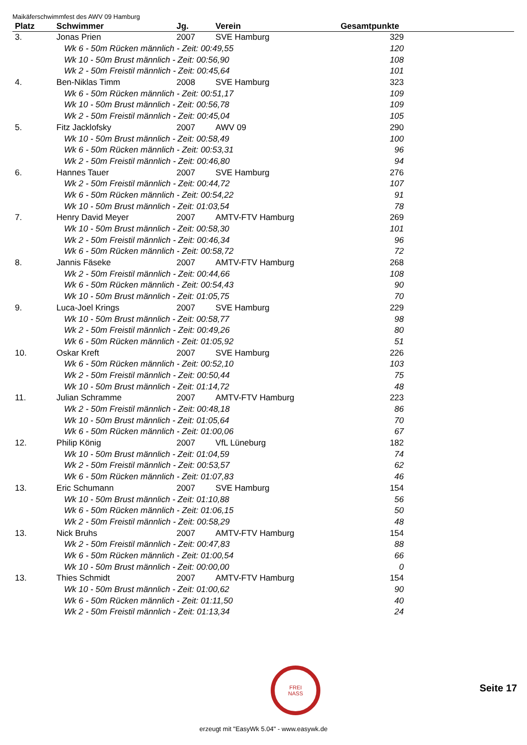Maikäferschwimmfest des AWV 09 Hamburg
| Platz | Schwimmer | Jg. | Verein | Gesamtpunkte |
| --- | --- | --- | --- | --- |
| 3. | Jonas Prien | 2007 | SVE Hamburg | 329 |
| Wk 6 - 50m Rücken männlich - Zeit: 00:49,55 | | | | 120 |
| Wk 10 - 50m Brust männlich - Zeit: 00:56,90 | | | | 108 |
| Wk 2 - 50m Freistil männlich - Zeit: 00:45,64 | | | | 101 |
| 4. | Ben-Niklas Timm | 2008 | SVE Hamburg | 323 |
| Wk 6 - 50m Rücken männlich - Zeit: 00:51,17 | | | | 109 |
| Wk 10 - 50m Brust männlich - Zeit: 00:56,78 | | | | 109 |
| Wk 2 - 50m Freistil männlich - Zeit: 00:45,04 | | | | 105 |
| 5. | Fitz Jacklofsky | 2007 | AWV 09 | 290 |
| Wk 10 - 50m Brust männlich - Zeit: 00:58,49 | | | | 100 |
| Wk 6 - 50m Rücken männlich - Zeit: 00:53,31 | | | | 96 |
| Wk 2 - 50m Freistil männlich - Zeit: 00:46,80 | | | | 94 |
| 6. | Hannes Tauer | 2007 | SVE Hamburg | 276 |
| Wk 2 - 50m Freistil männlich - Zeit: 00:44,72 | | | | 107 |
| Wk 6 - 50m Rücken männlich - Zeit: 00:54,22 | | | | 91 |
| Wk 10 - 50m Brust männlich - Zeit: 01:03,54 | | | | 78 |
| 7. | Henry David Meyer | 2007 | AMTV-FTV Hamburg | 269 |
| Wk 10 - 50m Brust männlich - Zeit: 00:58,30 | | | | 101 |
| Wk 2 - 50m Freistil männlich - Zeit: 00:46,34 | | | | 96 |
| Wk 6 - 50m Rücken männlich - Zeit: 00:58,72 | | | | 72 |
| 8. | Jannis Fäseke | 2007 | AMTV-FTV Hamburg | 268 |
| Wk 2 - 50m Freistil männlich - Zeit: 00:44,66 | | | | 108 |
| Wk 6 - 50m Rücken männlich - Zeit: 00:54,43 | | | | 90 |
| Wk 10 - 50m Brust männlich - Zeit: 01:05,75 | | | | 70 |
| 9. | Luca-Joel Krings | 2007 | SVE Hamburg | 229 |
| Wk 10 - 50m Brust männlich - Zeit: 00:58,77 | | | | 98 |
| Wk 2 - 50m Freistil männlich - Zeit: 00:49,26 | | | | 80 |
| Wk 6 - 50m Rücken männlich - Zeit: 01:05,92 | | | | 51 |
| 10. | Oskar Kreft | 2007 | SVE Hamburg | 226 |
| Wk 6 - 50m Rücken männlich - Zeit: 00:52,10 | | | | 103 |
| Wk 2 - 50m Freistil männlich - Zeit: 00:50,44 | | | | 75 |
| Wk 10 - 50m Brust männlich - Zeit: 01:14,72 | | | | 48 |
| 11. | Julian Schramme | 2007 | AMTV-FTV Hamburg | 223 |
| Wk 2 - 50m Freistil männlich - Zeit: 00:48,18 | | | | 86 |
| Wk 10 - 50m Brust männlich - Zeit: 01:05,64 | | | | 70 |
| Wk 6 - 50m Rücken männlich - Zeit: 01:00,06 | | | | 67 |
| 12. | Philip König | 2007 | VfL Lüneburg | 182 |
| Wk 10 - 50m Brust männlich - Zeit: 01:04,59 | | | | 74 |
| Wk 2 - 50m Freistil männlich - Zeit: 00:53,57 | | | | 62 |
| Wk 6 - 50m Rücken männlich - Zeit: 01:07,83 | | | | 46 |
| 13. | Eric Schumann | 2007 | SVE Hamburg | 154 |
| Wk 10 - 50m Brust männlich - Zeit: 01:10,88 | | | | 56 |
| Wk 6 - 50m Rücken männlich - Zeit: 01:06,15 | | | | 50 |
| Wk 2 - 50m Freistil männlich - Zeit: 00:58,29 | | | | 48 |
| 13. | Nick Bruhs | 2007 | AMTV-FTV Hamburg | 154 |
| Wk 2 - 50m Freistil männlich - Zeit: 00:47,83 | | | | 88 |
| Wk 6 - 50m Rücken männlich - Zeit: 01:00,54 | | | | 66 |
| Wk 10 - 50m Brust männlich - Zeit: 00:00,00 | | | | 0 |
| 13. | Thies Schmidt | 2007 | AMTV-FTV Hamburg | 154 |
| Wk 10 - 50m Brust männlich - Zeit: 01:00,62 | | | | 90 |
| Wk 6 - 50m Rücken männlich - Zeit: 01:11,50 | | | | 40 |
| Wk 2 - 50m Freistil männlich - Zeit: 01:13,34 | | | | 24 |
FREI
NASS
Seite 17
erzeugt mit "EasyWk 5.04" - www.easywk.de